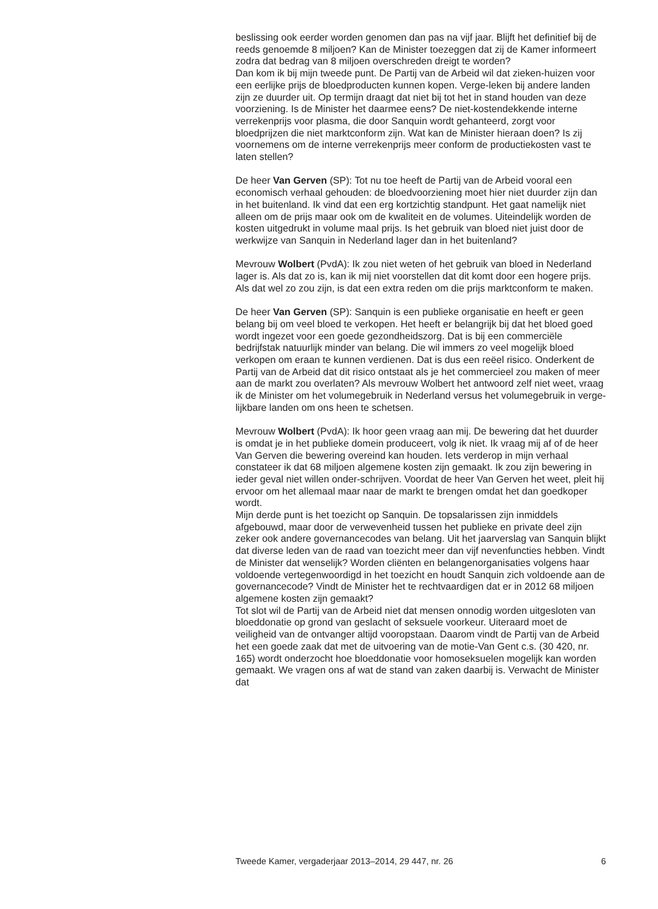beslissing ook eerder worden genomen dan pas na vijf jaar. Blijft het definitief bij de reeds genoemde 8 miljoen? Kan de Minister toezeggen dat zij de Kamer informeert zodra dat bedrag van 8 miljoen overschreden dreigt te worden?
Dan kom ik bij mijn tweede punt. De Partij van de Arbeid wil dat zieken-huizen voor een eerlijke prijs de bloedproducten kunnen kopen. Verge-leken bij andere landen zijn ze duurder uit. Op termijn draagt dat niet bij tot het in stand houden van deze voorziening. Is de Minister het daarmee eens? De niet-kostendekkende interne verrekenprijs voor plasma, die door Sanquin wordt gehanteerd, zorgt voor bloedprijzen die niet marktconform zijn. Wat kan de Minister hieraan doen? Is zij voornemens om de interne verrekenprijs meer conform de productiekosten vast te laten stellen?
De heer Van Gerven (SP): Tot nu toe heeft de Partij van de Arbeid vooral een economisch verhaal gehouden: de bloedvoorziening moet hier niet duurder zijn dan in het buitenland. Ik vind dat een erg kortzichtig standpunt. Het gaat namelijk niet alleen om de prijs maar ook om de kwaliteit en de volumes. Uiteindelijk worden de kosten uitgedrukt in volume maal prijs. Is het gebruik van bloed niet juist door de werkwijze van Sanquin in Nederland lager dan in het buitenland?
Mevrouw Wolbert (PvdA): Ik zou niet weten of het gebruik van bloed in Nederland lager is. Als dat zo is, kan ik mij niet voorstellen dat dit komt door een hogere prijs. Als dat wel zo zou zijn, is dat een extra reden om die prijs marktconform te maken.
De heer Van Gerven (SP): Sanquin is een publieke organisatie en heeft er geen belang bij om veel bloed te verkopen. Het heeft er belangrijk bij dat het bloed goed wordt ingezet voor een goede gezondheidszorg. Dat is bij een commerciële bedrijfstak natuurlijk minder van belang. Die wil immers zo veel mogelijk bloed verkopen om eraan te kunnen verdienen. Dat is dus een reëel risico. Onderkent de Partij van de Arbeid dat dit risico ontstaat als je het commercieel zou maken of meer aan de markt zou overlaten? Als mevrouw Wolbert het antwoord zelf niet weet, vraag ik de Minister om het volumegebruik in Nederland versus het volumegebruik in verge-lijkbare landen om ons heen te schetsen.
Mevrouw Wolbert (PvdA): Ik hoor geen vraag aan mij. De bewering dat het duurder is omdat je in het publieke domein produceert, volg ik niet. Ik vraag mij af of de heer Van Gerven die bewering overeind kan houden. Iets verderop in mijn verhaal constateer ik dat 68 miljoen algemene kosten zijn gemaakt. Ik zou zijn bewering in ieder geval niet willen onder-schrijven. Voordat de heer Van Gerven het weet, pleit hij ervoor om het allemaal maar naar de markt te brengen omdat het dan goedkoper wordt.
Mijn derde punt is het toezicht op Sanquin. De topsalarissen zijn inmiddels afgebouwd, maar door de verwevenheid tussen het publieke en private deel zijn zeker ook andere governancecodes van belang. Uit het jaarverslag van Sanquin blijkt dat diverse leden van de raad van toezicht meer dan vijf nevenfuncties hebben. Vindt de Minister dat wenselijk? Worden cliënten en belangenorganisaties volgens haar voldoende vertegenwoordigd in het toezicht en houdt Sanquin zich voldoende aan de governancecode? Vindt de Minister het te rechtvaardigen dat er in 2012 68 miljoen algemene kosten zijn gemaakt?
Tot slot wil de Partij van de Arbeid niet dat mensen onnodig worden uitgesloten van bloeddonatie op grond van geslacht of seksuele voorkeur. Uiteraard moet de veiligheid van de ontvanger altijd vooropstaan. Daarom vindt de Partij van de Arbeid het een goede zaak dat met de uitvoering van de motie-Van Gent c.s. (30 420, nr. 165) wordt onderzocht hoe bloeddonatie voor homoseksuelen mogelijk kan worden gemaakt. We vragen ons af wat de stand van zaken daarbij is. Verwacht de Minister dat
Tweede Kamer, vergaderjaar 2013–2014, 29 447, nr. 26 6